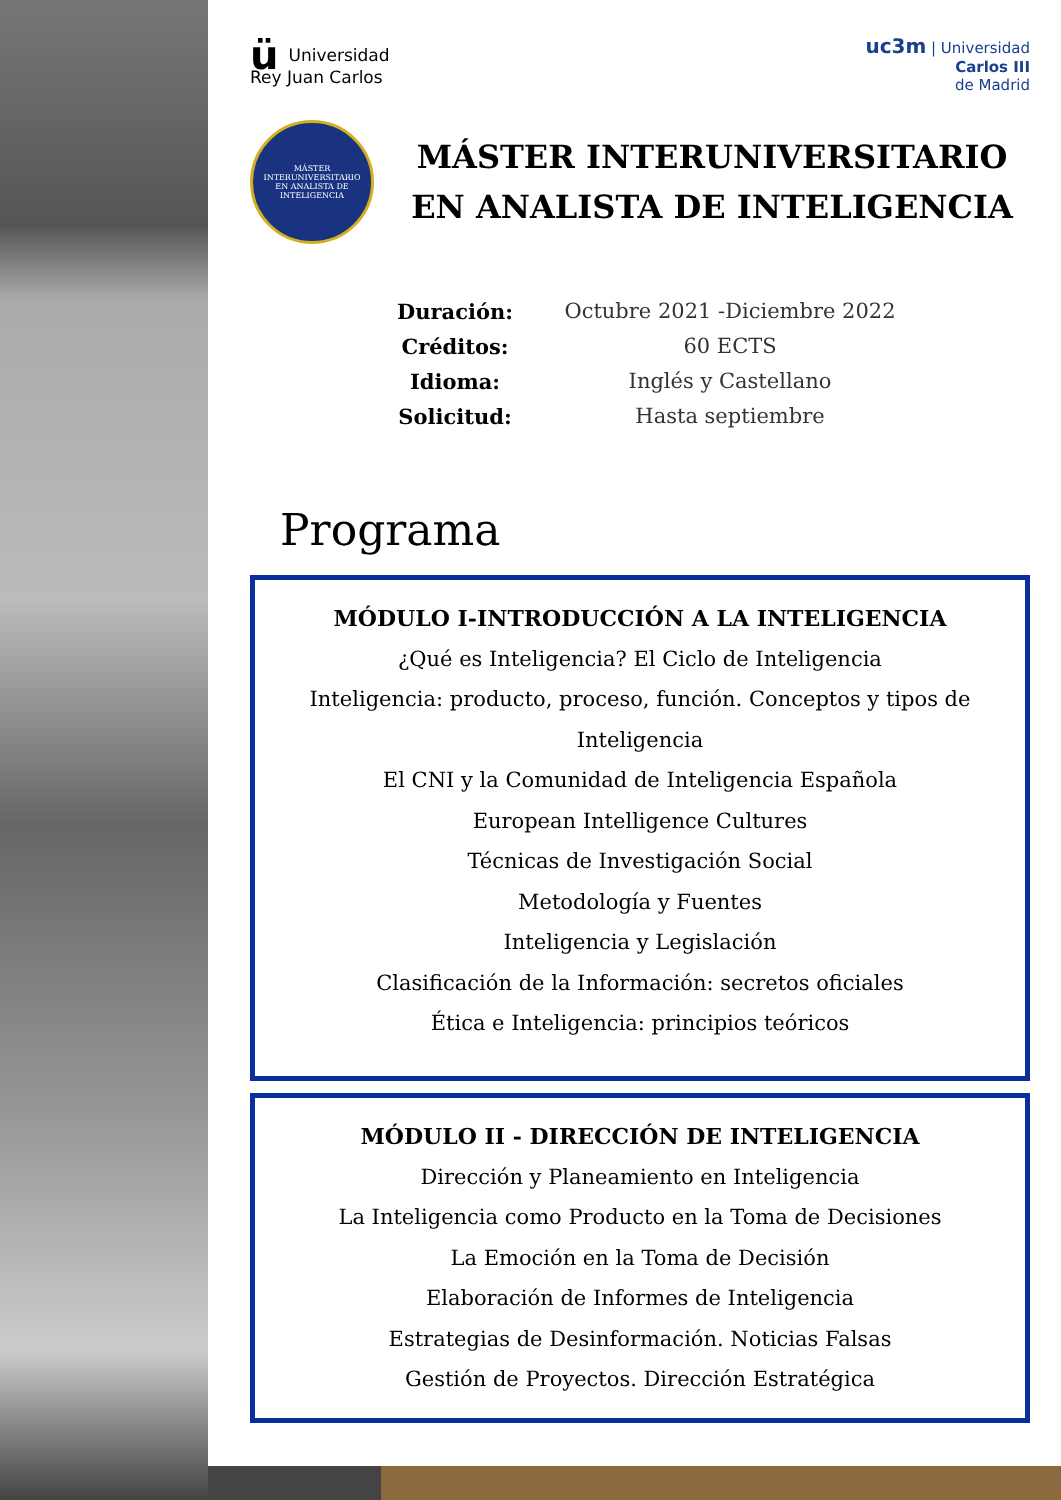ü Universidad
Rey Juan Carlos
uc3m | Universidad
Carlos III
de Madrid
MÁSTER INTERUNIVERSITARIO
EN ANALISTA DE INTELIGENCIA
MÁSTER INTERUNIVERSITARIO EN ANALISTA DE INTELIGENCIA
Duración: Octubre 2021 -Diciembre 2022
Créditos: 60 ECTS
Idioma: Inglés y Castellano
Solicitud: Hasta septiembre
Programa
MÓDULO I-INTRODUCCIÓN A LA INTELIGENCIA
¿Qué es Inteligencia? El Ciclo de Inteligencia
Inteligencia: producto, proceso, función. Conceptos y tipos de Inteligencia
El CNI y la Comunidad de Inteligencia Española
European Intelligence Cultures
Técnicas de Investigación Social
Metodología y Fuentes
Inteligencia y Legislación
Clasificación de la Información: secretos oficiales
Ética e Inteligencia: principios teóricos
MÓDULO II - DIRECCIÓN DE INTELIGENCIA
Dirección y Planeamiento en Inteligencia
La Inteligencia como Producto en la Toma de Decisiones
La Emoción en la Toma de Decisión
Elaboración de Informes de Inteligencia
Estrategias de Desinformación. Noticias Falsas
Gestión de Proyectos. Dirección Estratégica